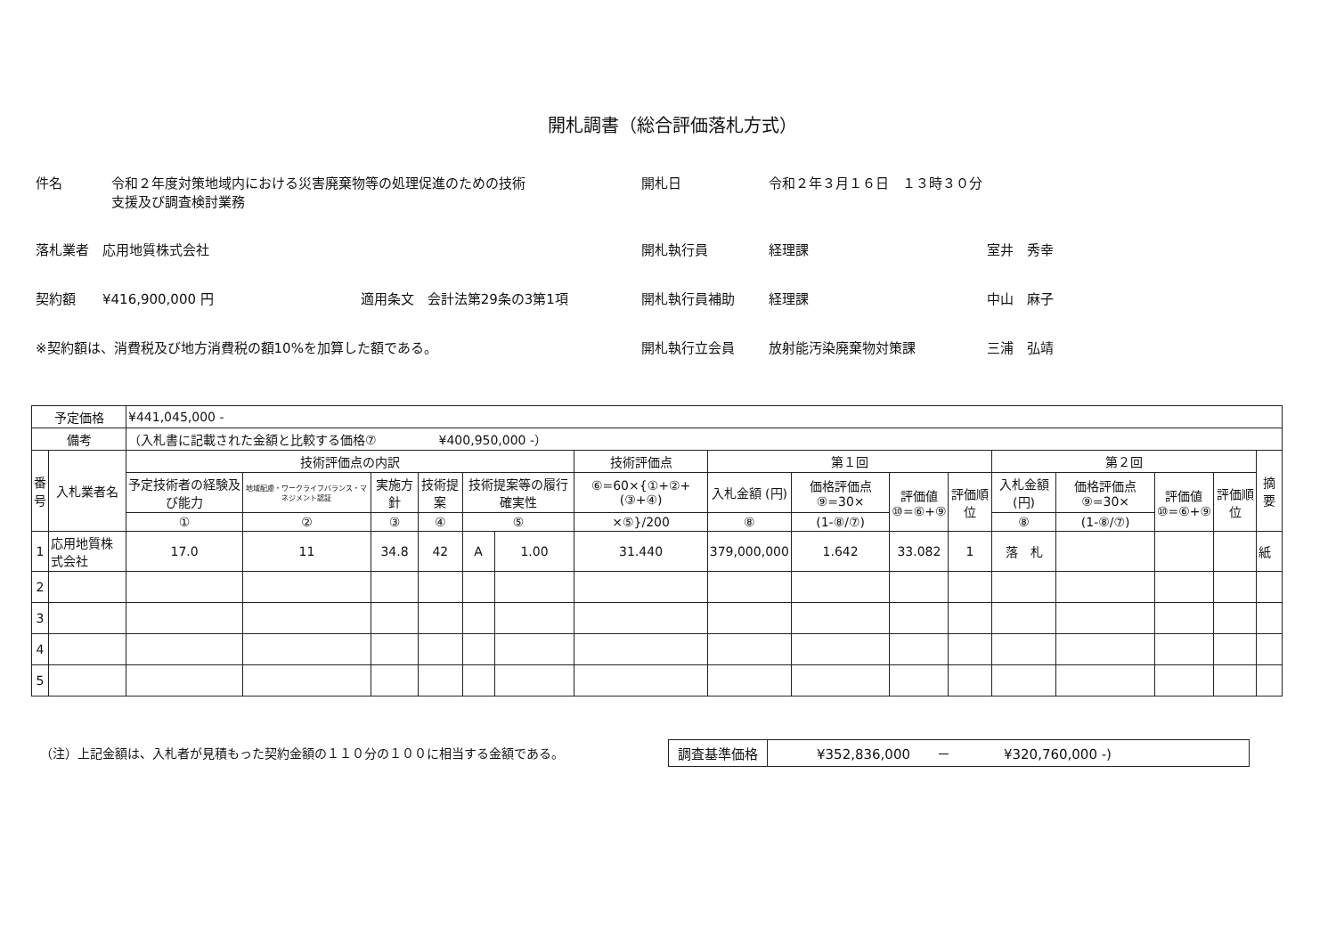開札調書（総合評価落札方式）
件名 令和２年度対策地域内における災害廃棄物等の処理促進のための技術
支援及び調査検討業務
落札業者　応用地質株式会社
契約額　　¥416,900,000 円　　　　　　　　　　　適用条文　会計法第29条の3第1項
※契約額は、消費税及び地方消費税の額10%を加算した額である。
開札日 令和２年３月１６日　１３時３０分
開札執行員 経理課 室井　秀幸
開札執行員補助 経理課 中山　麻子
開札執行立会員 放射能汚染廃棄物対策課 三浦　弘靖
| 予定価格 | | ¥441,045,000 - | | | | | | | | | | | | | | | |
| 備考 | | （入札書に記載された金額と比較する価格⑦ ¥400,950,000 -） | | | | | | | | | | | | | | | |
| 番 号 | 入札業者名 | 技術評価点の内訳 | | | | | | 技術評価点 | 第１回 | | | | 第２回 | | | | 摘要 |
| | | 予定技術者の経験及び能力 | 地域配慮・ワークライフバランス・マネジメント認証 | 実施方針 | 技術提案 | 技術提案等の履行確実性 | | ⑥=60×{①+②+(③+④) | 入札金額 (円) | 価格評価点 ⑨=30× | 評価値 ⑩=⑥+⑨ | 評価順位 | 入札金額 (円) | 価格評価点 ⑨=30× | 評価値 ⑩=⑥+⑨ | 評価順位 | |
| | | ① | ② | ③ | ④ | ⑤ | | ×⑤}/200 | ⑧ | (1-⑧/⑦) | | | ⑧ | (1-⑧/⑦) | | | |
| 1 | 応用地質株式会社 | 17.0 | 11 | 34.8 | 42 | A | 1.00 | 31.440 | 379,000,000 | 1.642 | 33.082 | 1 | 落 札 | | | | 紙 |
| 2 | | | | | | | | | | | | | | | | | |
| 3 | | | | | | | | | | | | | | | | | |
| 4 | | | | | | | | | | | | | | | | | |
| 5 | | | | | | | | | | | | | | | | | |
（注）上記金額は、入札者が見積もった契約金額の１１０分の１００に相当する金額である。
| 調査基準価格 | ¥352,836,000 － ¥320,760,000 -) |